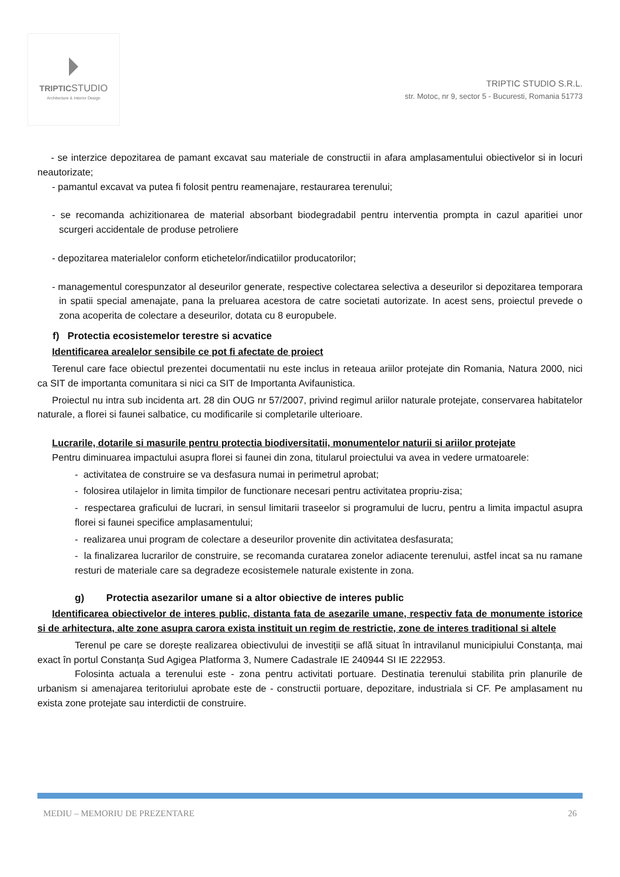TRIPTICSTUDIO
Architecture & Interior Design
TRIPTIC STUDIO S.R.L.
str. Motoc, nr 9, sector 5 - Bucuresti, Romania 51773
- se interzice depozitarea de pamant excavat sau materiale de constructii in afara amplasamentului obiectivelor si in locuri neautorizate;
- pamantul excavat va putea fi folosit pentru reamenajare, restaurarea terenului;
- se recomanda achizitionarea de material absorbant biodegradabil pentru interventia prompta in cazul aparitiei unor scurgeri accidentale de produse petroliere
- depozitarea materialelor conform etichetelor/indicatiilor producatorilor;
- managementul corespunzator al deseurilor generate, respective colectarea selectiva a deseurilor si depozitarea temporara in spatii special amenajate, pana la preluarea acestora de catre societati autorizate. In acest sens, proiectul prevede o zona acoperita de colectare a deseurilor, dotata cu 8 europubele.
f) Protectia ecosistemelor terestre si acvatice
Identificarea arealelor sensibile ce pot fi afectate de proiect
Terenul care face obiectul prezentei documentatii nu este inclus in reteaua ariilor protejate din Romania, Natura 2000, nici ca SIT de importanta comunitara si nici ca SIT de Importanta Avifaunistica.
Proiectul nu intra sub incidenta art. 28 din OUG nr 57/2007, privind regimul ariilor naturale protejate, conservarea habitatelor naturale, a florei si faunei salbatice, cu modificarile si completarile ulterioare.
Lucrarile, dotarile si masurile pentru protectia biodiversitatii, monumentelor naturii si ariilor protejate
Pentru diminuarea impactului asupra florei si faunei din zona, titularul proiectului va avea in vedere urmatoarele:
- activitatea de construire se va desfasura numai in perimetrul aprobat;
- folosirea utilajelor in limita timpilor de functionare necesari pentru activitatea propriu-zisa;
- respectarea graficului de lucrari, in sensul limitarii traseelor si programului de lucru, pentru a limita impactul asupra florei si faunei specifice amplasamentului;
- realizarea unui program de colectare a deseurilor provenite din activitatea desfasurata;
- la finalizarea lucrarilor de construire, se recomanda curatarea zonelor adiacente terenului, astfel incat sa nu ramane resturi de materiale care sa degradeze ecosistemele naturale existente in zona.
g) Protectia asezarilor umane si a altor obiective de interes public
Identificarea obiectivelor de interes public, distanta fata de asezarile umane, respectiv fata de monumente istorice si de arhitectura, alte zone asupra carora exista instituit un regim de restrictie, zone de interes traditional si altele
Terenul pe care se dorește realizarea obiectivului de investiții se află situat în intravilanul municipiului Constanța, mai exact în portul Constanța Sud Agigea Platforma 3, Numere Cadastrale IE 240944 SI IE 222953.
Folosinta actuala a terenului este - zona pentru activitati portuare. Destinatia terenului stabilita prin planurile de urbanism si amenajarea teritoriului aprobate este de - constructii portuare, depozitare, industriala si CF. Pe amplasament nu exista zone protejate sau interdictii de construire.
MEDIU – MEMORIU DE PREZENTARE 26